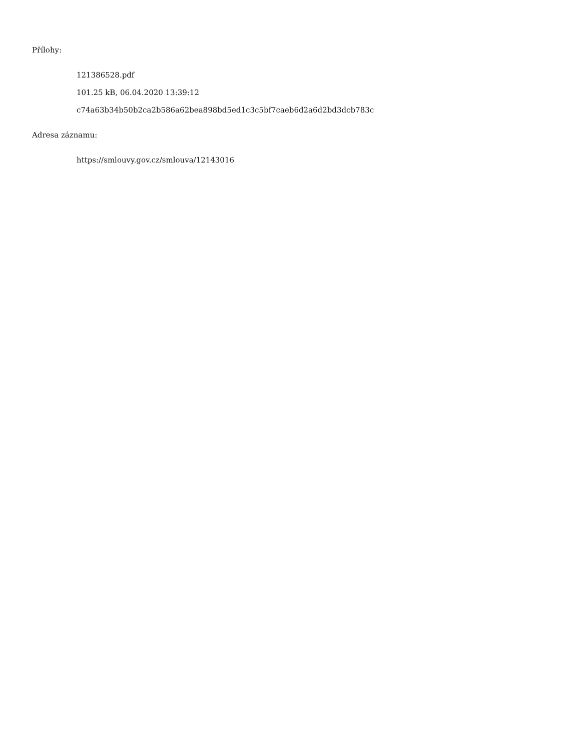Přílohy:
121386528.pdf
101.25 kB, 06.04.2020 13:39:12
c74a63b34b50b2ca2b586a62bea898bd5ed1c3c5bf7caeb6d2a6d2bd3dcb783c
Adresa záznamu:
https://smlouvy.gov.cz/smlouva/12143016